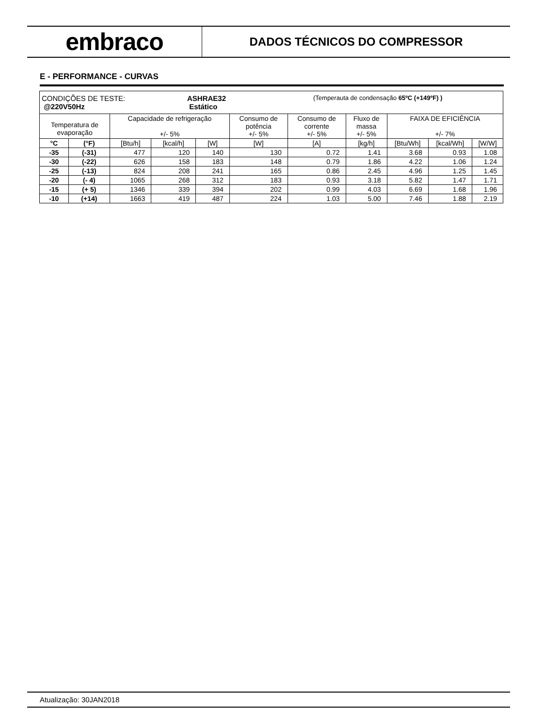embraco
DADOS TÉCNICOS DO COMPRESSOR
E - PERFORMANCE - CURVAS
| CONDIÇÕES DE TESTE: @220V50Hz ASHRAE32 Estático (Temperauta de condensação 65ºC (+149ºF) ) | | | | | | | | | | |
| Temperatura de evaporação | | Capacidade de refrigeração +/- 5% | | | Consumo de potência +/- 5% | Consumo de corrente +/- 5% | Fluxo de massa +/- 5% | FAIXA DE EFICIÊNCIA +/- 7% | | |
| °C | (°F) | [Btu/h] | [kcal/h] | [W] | [W] | [A] | [kg/h] | [Btu/Wh] | [kcal/Wh] | [W/W] |
| -35 | (-31) | 477 | 120 | 140 | 130 | 0.72 | 1.41 | 3.68 | 0.93 | 1.08 |
| -30 | (-22) | 626 | 158 | 183 | 148 | 0.79 | 1.86 | 4.22 | 1.06 | 1.24 |
| -25 | (-13) | 824 | 208 | 241 | 165 | 0.86 | 2.45 | 4.96 | 1.25 | 1.45 |
| -20 | (- 4) | 1065 | 268 | 312 | 183 | 0.93 | 3.18 | 5.82 | 1.47 | 1.71 |
| -15 | (+ 5) | 1346 | 339 | 394 | 202 | 0.99 | 4.03 | 6.69 | 1.68 | 1.96 |
| -10 | (+14) | 1663 | 419 | 487 | 224 | 1.03 | 5.00 | 7.46 | 1.88 | 2.19 |
Atualização: 30JAN2018